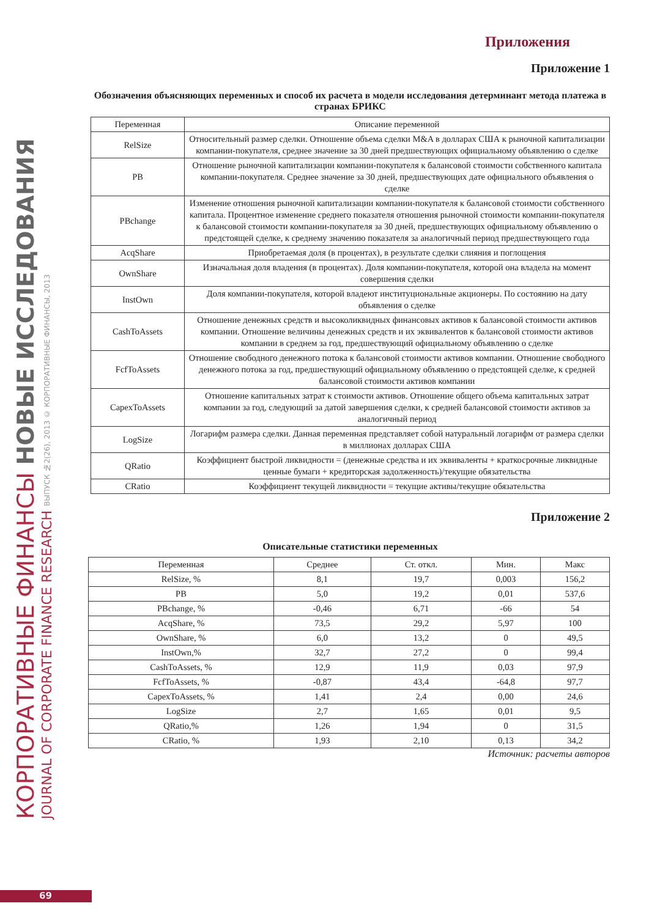КОРПОРАТИВНЫЕ ФИНАНСЫ НОВЫЕ ИССЛЕДОВАНИЯ
JOURNAL OF CORPORATE FINANCE RESEARCH ВЫПУСК №2(26), 2013 © КОРПОРАТИВНЫЕ ФИНАНСЫ, 2013
Приложения
Приложение 1
Обозначения объясняющих переменных и способ их расчета в модели исследования детерминант метода платежа в странах БРИКС
| Переменная | Описание переменной |
| --- | --- |
| RelSize | Относительный размер сделки. Отношение объема сделки M&A в долларах США к рыночной капитализации компании-покупателя, среднее значение за 30 дней предшествующих официальному объявлению о сделке |
| PB | Отношение рыночной капитализации компании-покупателя к балансовой стоимости собственного капитала компании-покупателя. Среднее значение за 30 дней, предшествующих дате официального объявления о сделке |
| PBchange | Изменение отношения рыночной капитализации компании-покупателя к балансовой стоимости собственного капитала. Процентное изменение среднего показателя отношения рыночной стоимости компании-покупателя к балансовой стоимости компании-покупателя за 30 дней, предшествующих официальному объявлению о предстоящей сделке, к среднему значению показателя за аналогичный период предшествующего года |
| AcqShare | Приобретаемая доля (в процентах), в результате сделки слияния и поглощения |
| OwnShare | Изначальная доля владения (в процентах). Доля компании-покупателя, которой она владела на момент совершения сделки |
| InstOwn | Доля компании-покупателя, которой владеют институциональные акционеры. По состоянию на дату объявления о сделке |
| CashToAssets | Отношение денежных средств и высоколиквидных финансовых активов к балансовой стоимости активов компании. Отношение величины денежных средств и их эквивалентов к балансовой стоимости активов компании в среднем за год, предшествующий официальному объявлению о сделке |
| FcfToAssets | Отношение свободного денежного потока к балансовой стоимости активов компании. Отношение свободного денежного потока за год, предшествующий официальному объявлению о предстоящей сделке, к средней балансовой стоимости активов компании |
| CapexToAssets | Отношение капитальных затрат к стоимости активов. Отношение общего объема капитальных затрат компании за год, следующий за датой завершения сделки, к средней балансовой стоимости активов за аналогичный период |
| LogSize | Логарифм размера сделки. Данная переменная представляет собой натуральный логарифм от размера сделки в миллионах долларах США |
| QRatio | Коэффициент быстрой ликвидности = (денежные средства и их эквиваленты + краткосрочные ликвидные ценные бумаги + кредиторская задолженность)/текущие обязательства |
| CRatio | Коэффициент текущей ликвидности = текущие активы/текущие обязательства |
Приложение 2
Описательные статистики переменных
| Переменная | Среднее | Ст. откл. | Мин. | Макс |
| --- | --- | --- | --- | --- |
| RelSize, % | 8,1 | 19,7 | 0,003 | 156,2 |
| PB | 5,0 | 19,2 | 0,01 | 537,6 |
| PBchange, % | -0,46 | 6,71 | -66 | 54 |
| AcqShare, % | 73,5 | 29,2 | 5,97 | 100 |
| OwnShare, % | 6,0 | 13,2 | 0 | 49,5 |
| InstOwn,% | 32,7 | 27,2 | 0 | 99,4 |
| CashToAssets, % | 12,9 | 11,9 | 0,03 | 97,9 |
| FcfToAssets, % | -0,87 | 43,4 | -64,8 | 97,7 |
| CapexToAssets, % | 1,41 | 2,4 | 0,00 | 24,6 |
| LogSize | 2,7 | 1,65 | 0,01 | 9,5 |
| QRatio,% | 1,26 | 1,94 | 0 | 31,5 |
| CRatio, % | 1,93 | 2,10 | 0,13 | 34,2 |
Источник: расчеты авторов
69